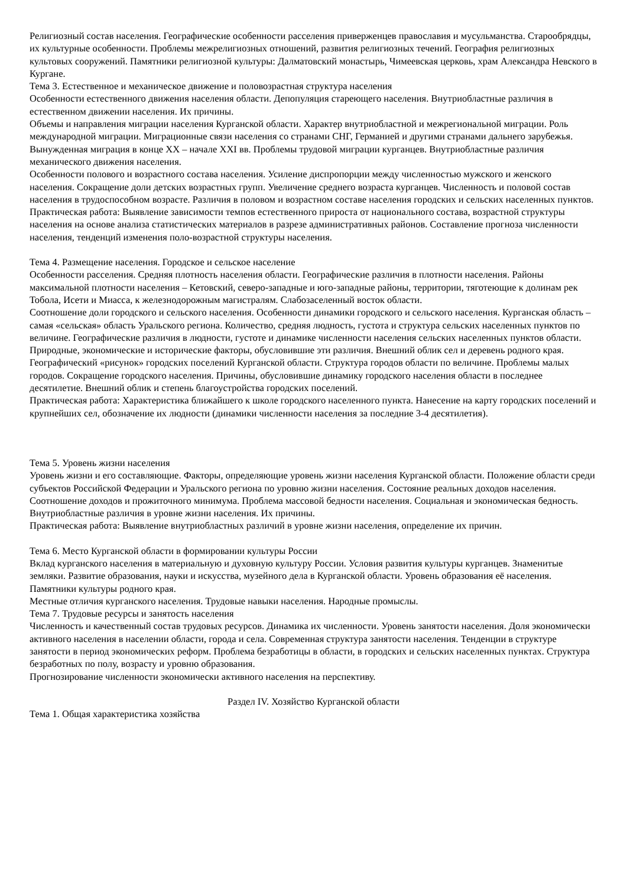Религиозный состав населения. Географические особенности расселения приверженцев православия и мусульманства. Старообрядцы, их культурные особенности. Проблемы межрелигиозных отношений, развития религиозных течений. География религиозных культовых сооружений. Памятники религиозной культуры: Далматовский монастырь, Чимеевская церковь, храм Александра Невского в Кургане.
Тема 3. Естественное и механическое движение и половозрастная структура населения
Особенности естественного движения населения области. Депопуляция стареющего населения. Внутриобластные различия в естественном движении населения. Их причины.
Объемы и направления миграции населения Курганской области. Характер внутриобластной и межрегиональной миграции. Роль международной миграции. Миграционные связи населения со странами СНГ, Германией и другими странами дальнего зарубежья. Вынужденная миграция в конце XX – начале XXI вв. Проблемы трудовой миграции курганцев. Внутриобластные различия механического движения населения.
Особенности полового и возрастного состава населения. Усиление диспропорции между численностью мужского и женского населения. Сокращение доли детских возрастных групп. Увеличение среднего возраста курганцев. Численность и половой состав населения в трудоспособном возрасте. Различия в половом и возрастном составе населения городских и сельских населенных пунктов.
Практическая работа: Выявление зависимости темпов естественного прироста от национального состава, возрастной структуры населения на основе анализа статистических материалов в разрезе административных районов. Составление прогноза численности населения, тенденций изменения поло-возрастной структуры населения.
Тема 4. Размещение населения. Городское и сельское население
Особенности расселения. Средняя плотность населения области. Географические различия в плотности населения. Районы максимальной плотности населения – Кетовский, северо-западные и юго-западные районы, территории, тяготеющие к долинам рек Тобола, Исети и Миасса, к железнодорожным магистралям. Слабозаселенный восток области.
Соотношение доли городского и сельского населения. Особенности динамики городского и сельского населения. Курганская область – самая «сельская» область Уральского региона. Количество, средняя людность, густота и структура сельских населенных пунктов по величине. Географические различия в людности, густоте и динамике численности населения сельских населенных пунктов области. Природные, экономические и исторические факторы, обусловившие эти различия. Внешний облик сел и деревень родного края.
Географический «рисунок» городских поселений Курганской области. Структура городов области по величине. Проблемы малых городов. Сокращение городского населения. Причины, обусловившие динамику городского населения области в последнее десятилетие. Внешний облик и степень благоустройства городских поселений.
Практическая работа: Характеристика ближайшего к школе городского населенного пункта. Нанесение на карту городских поселений и крупнейших сел, обозначение их людности (динамики численности населения за последние 3-4 десятилетия).
Тема 5. Уровень жизни населения
Уровень жизни и его составляющие. Факторы, определяющие уровень жизни населения Курганской области. Положение области среди субъектов Российской Федерации и Уральского региона по уровню жизни населения. Состояние реальных доходов населения. Соотношение доходов и прожиточного минимума. Проблема массовой бедности населения. Социальная и экономическая бедность. Внутриобластные различия в уровне жизни населения. Их причины.
Практическая работа: Выявление внутриобластных различий в уровне жизни населения, определение их причин.
Тема 6. Место Курганской области в формировании культуры России
Вклад курганского населения в материальную и духовную культуру России. Условия развития культуры курганцев. Знаменитые земляки. Развитие образования, науки и искусства, музейного дела в Курганской области. Уровень образования её населения. Памятники культуры родного края.
Местные отличия курганского населения. Трудовые навыки населения. Народные промыслы.
Тема 7. Трудовые ресурсы и занятость населения
Численность и качественный состав трудовых ресурсов. Динамика их численности. Уровень занятости населения. Доля экономически активного населения в населении области, города и села. Современная структура занятости населения. Тенденции в структуре занятости в период экономических реформ. Проблема безработицы в области, в городских и сельских населенных пунктах. Структура безработных по полу, возрасту и уровню образования.
Прогнозирование численности экономически активного населения на перспективу.
Раздел IV. Хозяйство Курганской области
Тема 1. Общая характеристика хозяйства